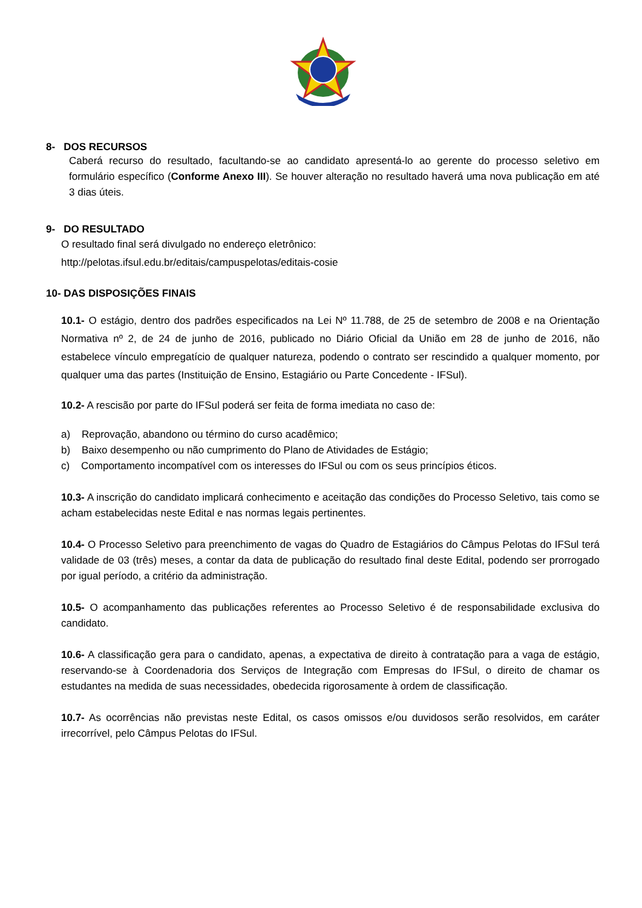8- DOS RECURSOS
Caberá recurso do resultado, facultando-se ao candidato apresentá-lo ao gerente do processo seletivo em formulário específico (Conforme Anexo III). Se houver alteração no resultado haverá uma nova publicação em até 3 dias úteis.
9- DO RESULTADO
O resultado final será divulgado no endereço eletrônico:
http://pelotas.ifsul.edu.br/editais/campuspelotas/editais-cosie
10- DAS DISPOSIÇÕES FINAIS
10.1- O estágio, dentro dos padrões especificados na Lei Nº 11.788, de 25 de setembro de 2008 e na Orientação Normativa nº 2, de 24 de junho de 2016, publicado no Diário Oficial da União em 28 de junho de 2016, não estabelece vínculo empregatício de qualquer natureza, podendo o contrato ser rescindido a qualquer momento, por qualquer uma das partes (Instituição de Ensino, Estagiário ou Parte Concedente - IFSul).
10.2- A rescisão por parte do IFSul poderá ser feita de forma imediata no caso de:
a) Reprovação, abandono ou término do curso acadêmico;
b) Baixo desempenho ou não cumprimento do Plano de Atividades de Estágio;
c) Comportamento incompatível com os interesses do IFSul ou com os seus princípios éticos.
10.3- A inscrição do candidato implicará conhecimento e aceitação das condições do Processo Seletivo, tais como se acham estabelecidas neste Edital e nas normas legais pertinentes.
10.4- O Processo Seletivo para preenchimento de vagas do Quadro de Estagiários do Câmpus Pelotas do IFSul terá validade de 03 (três) meses, a contar da data de publicação do resultado final deste Edital, podendo ser prorrogado por igual período, a critério da administração.
10.5- O acompanhamento das publicações referentes ao Processo Seletivo é de responsabilidade exclusiva do candidato.
10.6- A classificação gera para o candidato, apenas, a expectativa de direito à contratação para a vaga de estágio, reservando-se à Coordenadoria dos Serviços de Integração com Empresas do IFSul, o direito de chamar os estudantes na medida de suas necessidades, obedecida rigorosamente à ordem de classificação.
10.7- As ocorrências não previstas neste Edital, os casos omissos e/ou duvidosos serão resolvidos, em caráter irrecorrível, pelo Câmpus Pelotas do IFSul.